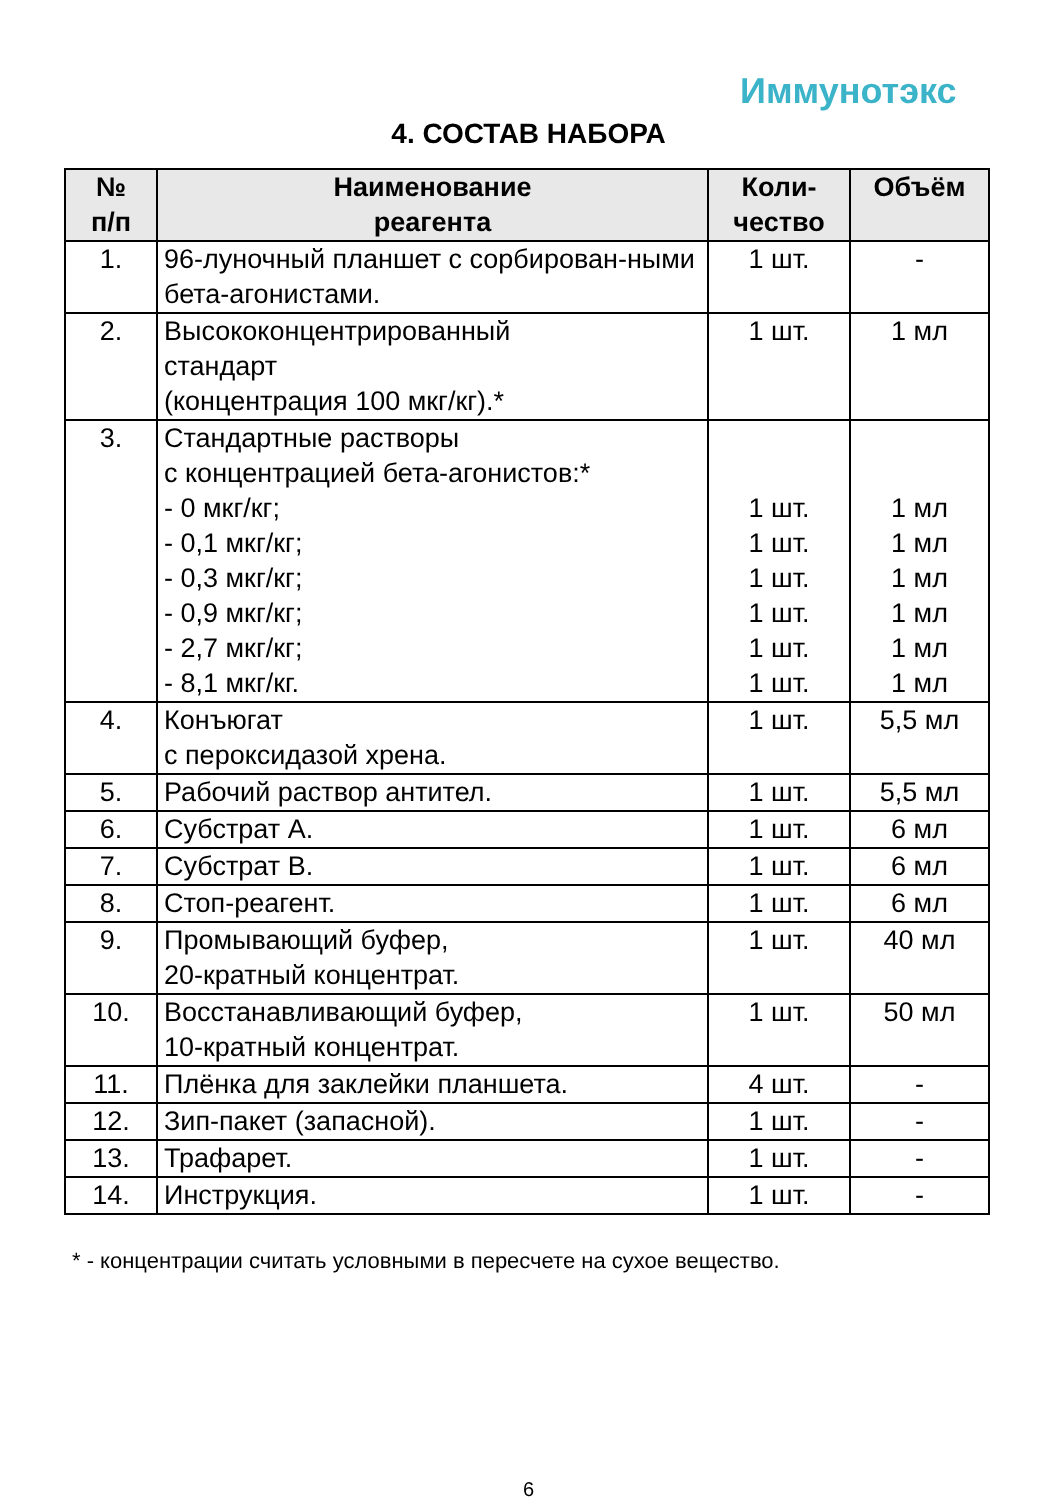Иммунотэкс
4. СОСТАВ НАБОРА
| № п/п | Наименование реагента | Коли- чество | Объём |
| --- | --- | --- | --- |
| 1. | 96-луночный планшет с сорбирован-ными бета-агонистами. | 1 шт. | - |
| 2. | Высококонцентрированный стандарт (концентрация 100 мкг/кг).* | 1 шт. | 1 мл |
| 3. | Стандартные растворы с концентрацией бета-агонистов:* - 0 мкг/кг; - 0,1 мкг/кг; - 0,3 мкг/кг; - 0,9 мкг/кг; - 2,7 мкг/кг; - 8,1 мкг/кг. | 1 шт. 1 шт. 1 шт. 1 шт. 1 шт. 1 шт. | 1 мл 1 мл 1 мл 1 мл 1 мл 1 мл |
| 4. | Конъюгат с пероксидазой хрена. | 1 шт. | 5,5 мл |
| 5. | Рабочий раствор антител. | 1 шт. | 5,5 мл |
| 6. | Субстрат А. | 1 шт. | 6 мл |
| 7. | Субстрат В. | 1 шт. | 6 мл |
| 8. | Стоп-реагент. | 1 шт. | 6 мл |
| 9. | Промывающий буфер, 20-кратный концентрат. | 1 шт. | 40 мл |
| 10. | Восстанавливающий буфер, 10-кратный концентрат. | 1 шт. | 50 мл |
| 11. | Плёнка для заклейки планшета. | 4 шт. | - |
| 12. | Зип-пакет (запасной). | 1 шт. | - |
| 13. | Трафарет. | 1 шт. | - |
| 14. | Инструкция. | 1 шт. | - |
* - концентрации считать условными в пересчете на сухое вещество.
6